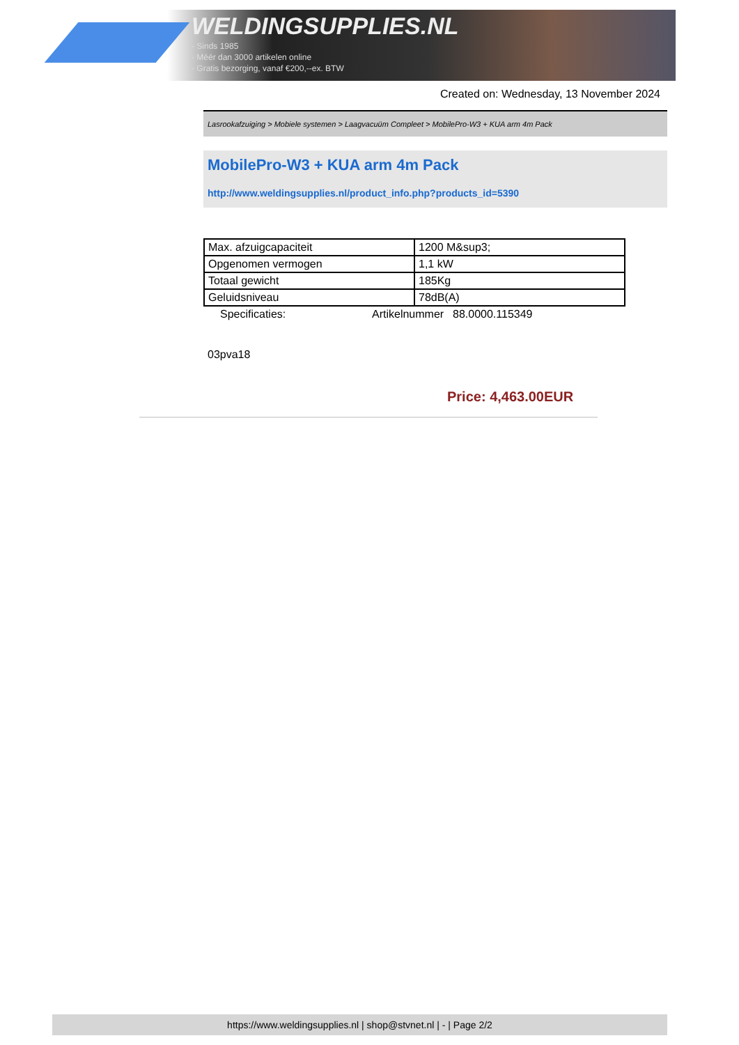WELDINGSUPPLIES.NL
- Sinds 1985
- Méér dan 3000 artikelen online
- Gratis bezorging, vanaf €200,--ex. BTW
Created on: Wednesday, 13 November 2024
Lasrookafzuiging > Mobiele systemen > Laagvacuüm Compleet > MobilePro-W3 + KUA arm 4m Pack
MobilePro-W3 + KUA arm 4m Pack
http://www.weldingsupplies.nl/product_info.php?products_id=5390
| Max. afzuigcapaciteit | 1200 M&sup3; |
| Opgenomen vermogen | 1,1 kW |
| Totaal gewicht | 185Kg |
| Geluidsniveau | 78dB(A) |
Specificaties: Artikelnummer 88.0000.115349
03pva18
Price: 4,463.00EUR
https://www.weldingsupplies.nl | shop@stvnet.nl | - | Page 2/2